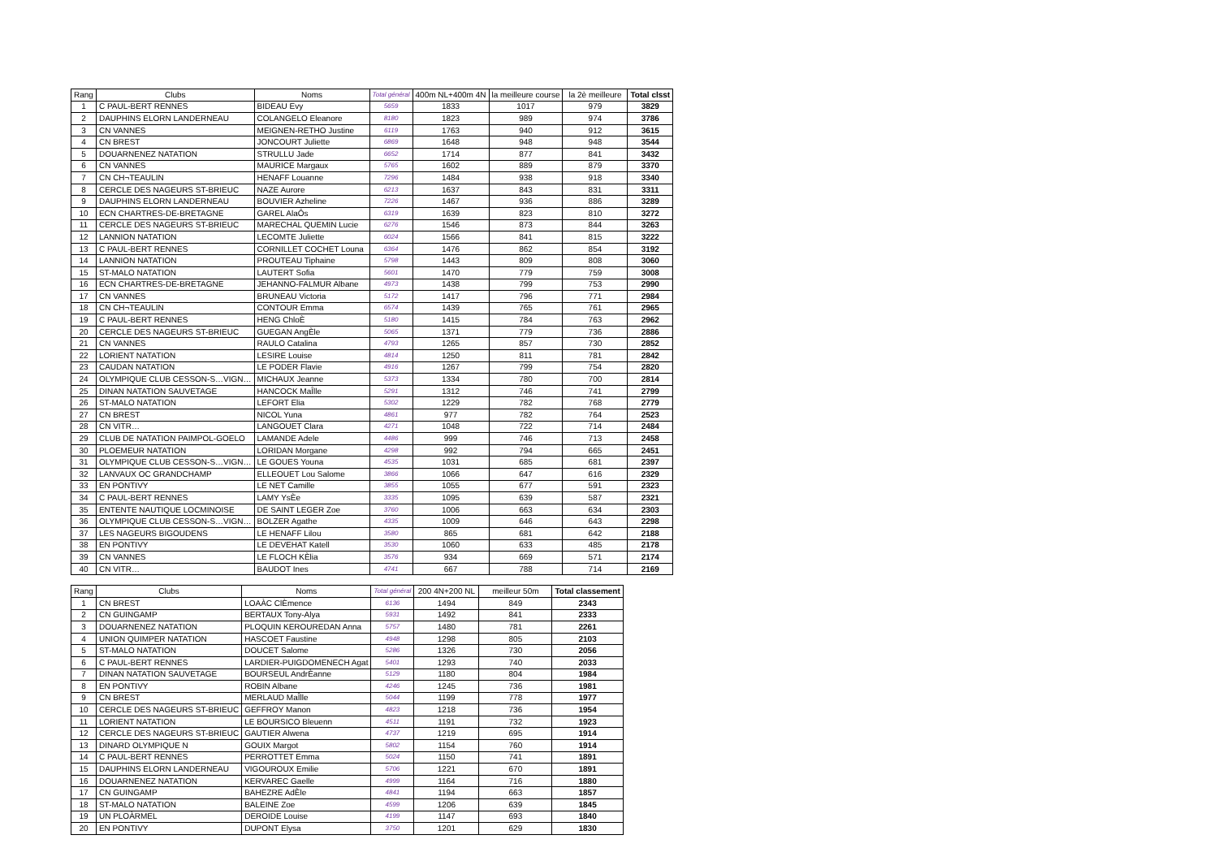| Rang | Clubs | Noms | Total général | 400m NL+400m 4N | la meilleure course | la 2è meilleure | Total clsst |
| --- | --- | --- | --- | --- | --- | --- | --- |
| 1 | C PAUL-BERT RENNES | BIDEAU Evy | 5659 | 1833 | 1017 | 979 | 3829 |
| 2 | DAUPHINS ELORN LANDERNEAU | COLANGELO Eleanore | 8180 | 1823 | 989 | 974 | 3786 |
| 3 | CN VANNES | MEIGNEN-RETHO Justine | 6119 | 1763 | 940 | 912 | 3615 |
| 4 | CN BREST | JONCOURT Juliette | 6869 | 1648 | 948 | 948 | 3544 |
| 5 | DOUARNENEZ NATATION | STRULLU Jade | 6652 | 1714 | 877 | 841 | 3432 |
| 6 | CN VANNES | MAURICE Margaux | 5765 | 1602 | 889 | 879 | 3370 |
| 7 | CN CH¬TEAULIN | HENAFF Louanne | 7296 | 1484 | 938 | 918 | 3340 |
| 8 | CERCLE DES NAGEURS ST-BRIEUC | NAZE Aurore | 6213 | 1637 | 843 | 831 | 3311 |
| 9 | DAUPHINS ELORN LANDERNEAU | BOUVIER Azheline | 7226 | 1467 | 936 | 886 | 3289 |
| 10 | ECN CHARTRES-DE-BRETAGNE | GAREL AlaÔs | 6319 | 1639 | 823 | 810 | 3272 |
| 11 | CERCLE DES NAGEURS ST-BRIEUC | MARECHAL QUEMIN Lucie | 6276 | 1546 | 873 | 844 | 3263 |
| 12 | LANNION NATATION | LECOMTE Juliette | 6024 | 1566 | 841 | 815 | 3222 |
| 13 | C PAUL-BERT RENNES | CORNILLET COCHET Louna | 6364 | 1476 | 862 | 854 | 3192 |
| 14 | LANNION NATATION | PROUTEAU Tiphaine | 5798 | 1443 | 809 | 808 | 3060 |
| 15 | ST-MALO NATATION | LAUTERT Sofia | 5601 | 1470 | 779 | 759 | 3008 |
| 16 | ECN CHARTRES-DE-BRETAGNE | JEHANNO-FALMUR Albane | 4973 | 1438 | 799 | 753 | 2990 |
| 17 | CN VANNES | BRUNEAU Victoria | 5172 | 1417 | 796 | 771 | 2984 |
| 18 | CN CH¬TEAULIN | CONTOUR Emma | 6574 | 1439 | 765 | 761 | 2965 |
| 19 | C PAUL-BERT RENNES | HENG ChloÈ | 5180 | 1415 | 784 | 763 | 2962 |
| 20 | CERCLE DES NAGEURS ST-BRIEUC | GUEGAN AngÈle | 5065 | 1371 | 779 | 736 | 2886 |
| 21 | CN VANNES | RAULO Catalina | 4793 | 1265 | 857 | 730 | 2852 |
| 22 | LORIENT NATATION | LESIRE Louise | 4814 | 1250 | 811 | 781 | 2842 |
| 23 | CAUDAN NATATION | LE PODER Flavie | 4916 | 1267 | 799 | 754 | 2820 |
| 24 | OLYMPIQUE CLUB CESSON-S…VIGN… | MICHAUX Jeanne | 5373 | 1334 | 780 | 700 | 2814 |
| 25 | DINAN NATATION SAUVETAGE | HANCOCK MaÎlle | 5291 | 1312 | 746 | 741 | 2799 |
| 26 | ST-MALO NATATION | LEFORT Elia | 5302 | 1229 | 782 | 768 | 2779 |
| 27 | CN BREST | NICOL Yuna | 4861 | 977 | 782 | 764 | 2523 |
| 28 | CN VITR… | LANGOUET Clara | 4271 | 1048 | 722 | 714 | 2484 |
| 29 | CLUB DE NATATION PAIMPOL-GOELO | LAMANDE Adele | 4486 | 999 | 746 | 713 | 2458 |
| 30 | PLOEMEUR NATATION | LORIDAN Morgane | 4298 | 992 | 794 | 665 | 2451 |
| 31 | OLYMPIQUE CLUB CESSON-S…VIGN… | LE GOUES Youna | 4535 | 1031 | 685 | 681 | 2397 |
| 32 | LANVAUX OC GRANDCHAMP | ELLEOUET Lou Salome | 3866 | 1066 | 647 | 616 | 2329 |
| 33 | EN PONTIVY | LE NET Camille | 3855 | 1055 | 677 | 591 | 2323 |
| 34 | C PAUL-BERT RENNES | LAMY YsÈe | 3335 | 1095 | 639 | 587 | 2321 |
| 35 | ENTENTE NAUTIQUE LOCMINOISE | DE SAINT LEGER Zoe | 3760 | 1006 | 663 | 634 | 2303 |
| 36 | OLYMPIQUE CLUB CESSON-S…VIGN… | BOLZER Agathe | 4335 | 1009 | 646 | 643 | 2298 |
| 37 | LES NAGEURS BIGOUDENS | LE HENAFF Lilou | 3580 | 865 | 681 | 642 | 2188 |
| 38 | EN PONTIVY | LE DEVEHAT Katell | 3530 | 1060 | 633 | 485 | 2178 |
| 39 | CN VANNES | LE FLOCH KÈlia | 3576 | 934 | 669 | 571 | 2174 |
| 40 | CN VITR… | BAUDOT Ines | 4741 | 667 | 788 | 714 | 2169 |
| Rang | Clubs | Noms | Total général | 200 4N+200 NL | meilleur 50m | Total classement |
| --- | --- | --- | --- | --- | --- | --- |
| 1 | CN BREST | LOAÀC ClÈmence | 6136 | 1494 | 849 | 2343 |
| 2 | CN GUINGAMP | BERTAUX Tony-Alya | 5931 | 1492 | 841 | 2333 |
| 3 | DOUARNENEZ NATATION | PLOQUIN KEROUREDAN Anna | 5757 | 1480 | 781 | 2261 |
| 4 | UNION QUIMPER NATATION | HASCOET Faustine | 4948 | 1298 | 805 | 2103 |
| 5 | ST-MALO NATATION | DOUCET Salome | 5286 | 1326 | 730 | 2056 |
| 6 | C PAUL-BERT RENNES | LARDIER-PUIGDOMENECH Agat | 5401 | 1293 | 740 | 2033 |
| 7 | DINAN NATATION SAUVETAGE | BOURSEUL AndrÈanne | 5129 | 1180 | 804 | 1984 |
| 8 | EN PONTIVY | ROBIN Albane | 4246 | 1245 | 736 | 1981 |
| 9 | CN BREST | MERLAUD MaÎlle | 5044 | 1199 | 778 | 1977 |
| 10 | CERCLE DES NAGEURS ST-BRIEUC | GEFFROY Manon | 4823 | 1218 | 736 | 1954 |
| 11 | LORIENT NATATION | LE BOURSICO Bleuenn | 4511 | 1191 | 732 | 1923 |
| 12 | CERCLE DES NAGEURS ST-BRIEUC | GAUTIER Alwena | 4737 | 1219 | 695 | 1914 |
| 13 | DINARD OLYMPIQUE N | GOUIX Margot | 5802 | 1154 | 760 | 1914 |
| 14 | C PAUL-BERT RENNES | PERROTTET Emma | 5024 | 1150 | 741 | 1891 |
| 15 | DAUPHINS ELORN LANDERNEAU | VIGOUROUX Emilie | 5706 | 1221 | 670 | 1891 |
| 16 | DOUARNENEZ NATATION | KERVAREC Gaelle | 4999 | 1164 | 716 | 1880 |
| 17 | CN GUINGAMP | BAHEZRE AdÈle | 4841 | 1194 | 663 | 1857 |
| 18 | ST-MALO NATATION | BALEINE Zoe | 4599 | 1206 | 639 | 1845 |
| 19 | UN PLOÀRMEL | DEROIDE Louise | 4199 | 1147 | 693 | 1840 |
| 20 | EN PONTIVY | DUPONT Elysa | 3750 | 1201 | 629 | 1830 |